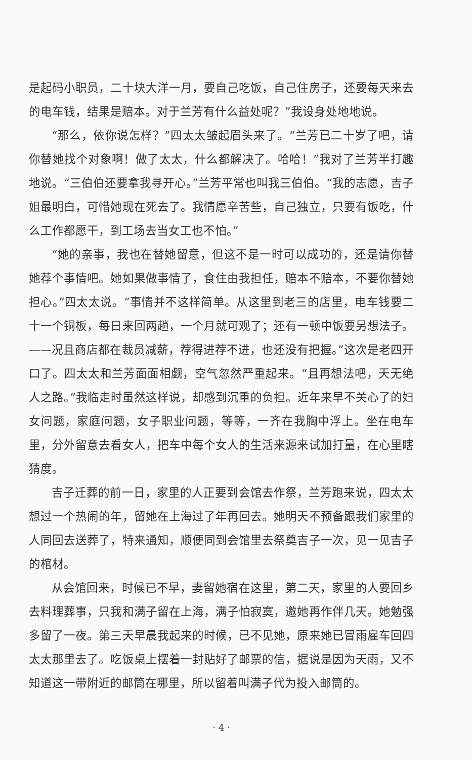是起码小职员，二十块大洋一月，要自己吃饭，自己住房子，还要每天来去的电车钱，结果是赔本。对于兰芳有什么益处呢？”我设身处地地说。
“那么，依你说怎样？”四太太皱起眉头来了。“兰芳已二十岁了吧，请你替她找个对象啊！做了太太，什么都解决了。哈哈！”我对了兰芳半打趣地说。“三伯伯还要拿我寻开心。”兰芳平常也叫我三伯伯。“我的志愿，吉子姐最明白，可惜她现在死去了。我情愿辛苦些，自己独立，只要有饭吃，什么工作都愿干，到工场去当女工也不怕。”
“她的亲事，我也在替她留意，但这不是一时可以成功的，还是请你替她荐个事情吧。她如果做事情了，食住由我担任，赔本不赔本，不要你替她担心。”四太太说。“事情并不这样简单。从这里到老三的店里，电车钱要二十一个铜板，每日来回两趟，一个月就可观了；还有一顿中饭要另想法子。——况且商店都在裁员减薪，荐得进荐不进，也还没有把握。”这次是老四开口了。四太太和兰芳面面相觑，空气忽然严重起来。“且再想法吧，天无绝人之路。”我临走时虽然这样说，却感到沉重的负担。近年来早不关心了的妇女问题，家庭问题，女子职业问题，等等，一齐在我胸中浮上。坐在电车里，分外留意去看女人，把车中每个女人的生活来源来试加打量，在心里瞎猜度。
吉子迁葬的前一日，家里的人正要到会馆去作祭，兰芳跑来说，四太太想过一个热闹的年，留她在上海过了年再回去。她明天不预备跟我们家里的人同回去送葬了，特来通知，顺便同到会馆里去祭奠吉子一次，见一见吉子的棺材。
从会馆回来，时候已不早，妻留她宿在这里，第二天，家里的人要回乡去料理葬事，只我和满子留在上海，满子怕寂寞，邀她再作伴几天。她勉强多留了一夜。第三天早晨我起来的时候，已不见她，原来她已冒雨雇车回四太太那里去了。吃饭桌上摆着一封贴好了邮票的信，据说是因为天雨，又不知道这一带附近的邮筒在哪里，所以留着叫满子代为投入邮筒的。
· 4 ·